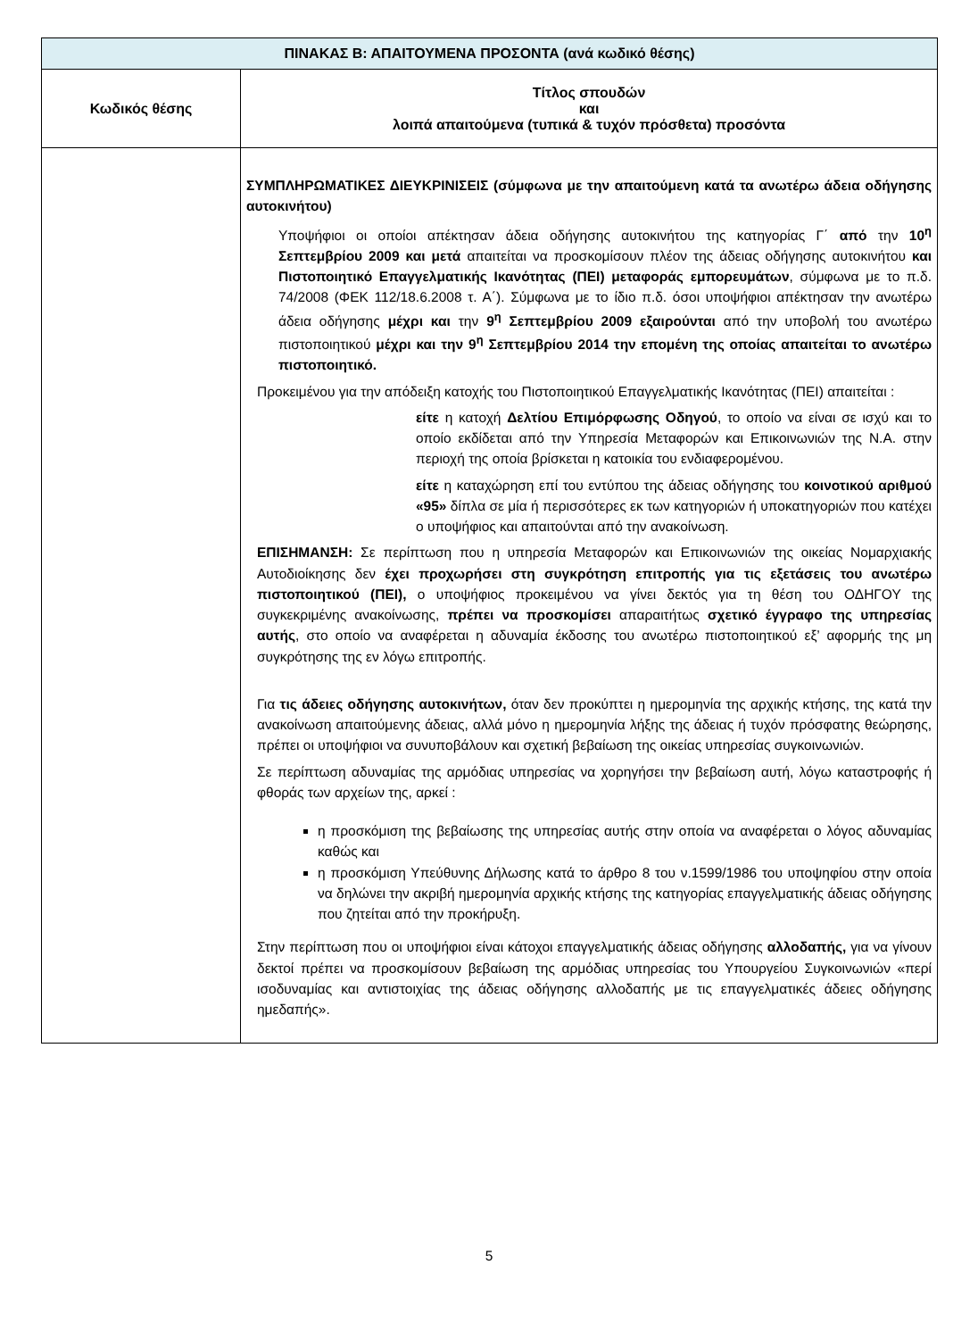| ΠΙΝΑΚΑΣ Β: ΑΠΑΙΤΟΥΜΕΝΑ ΠΡΟΣΟΝΤΑ (ανά κωδικό θέσης) | |
| --- | --- |
| Κωδικός θέσης | Τίτλος σπουδών και λοιπά απαιτούμενα (τυπικά & τυχόν πρόσθετα) προσόντα |
| | ΣΥΜΠΛΗΡΩΜΑΤΙΚΕΣ ΔΙΕΥΚΡΙΝΙΣΕΙΣ (σύμφωνα με την απαιτούμενη κατά τα ανωτέρω άδεια οδήγησης αυτοκινήτου) Υποψήφιοι οι οποίοι απέκτησαν άδεια οδήγησης αυτοκινήτου της κατηγορίας Γ΄ από την 10<sup>η</sup> Σεπτεμβρίου 2009 και μετά απαιτείται να προσκομίσουν πλέον της άδειας οδήγησης αυτοκινήτου και Πιστοποιητικό Επαγγελματικής Ικανότητας (ΠΕΙ) μεταφοράς εμπορευμάτων , σύμφωνα με το π.δ. 74/2008 (ΦΕΚ 112/18.6.2008 τ. Α΄). Σύμφωνα με το ίδιο π.δ. όσοι υποψήφιοι απέκτησαν την ανωτέρω άδεια οδήγησης μέχρι και την 9<sup>η</sup> Σεπτεμβρίου 2009 εξαιρούνται από την υποβολή του ανωτέρω πιστοποιητικού μέχρι και την 9<sup>η</sup> Σεπτεμβρίου 2014 την επομένη της οποίας απαιτείται το ανωτέρω πιστοποιητικό. Προκειμένου για την απόδειξη κατοχής του Πιστοποιητικού Επαγγελματικής Ικανότητας (ΠΕΙ) απαιτείται : είτε η κατοχή Δελτίου Επιμόρφωσης Οδηγού , το οποίο να είναι σε ισχύ και το οποίο εκδίδεται από την Υπηρεσία Μεταφορών και Επικοινωνιών της Ν.Α. στην περιοχή της οποία βρίσκεται η κατοικία του ενδιαφερομένου. είτε η καταχώρηση επί του εντύπου της άδειας οδήγησης του κοινοτικού αριθμού «95» δίπλα σε μία ή περισσότερες εκ των κατηγοριών ή υποκατηγοριών που κατέχει ο υποψήφιος και απαιτούνται από την ανακοίνωση. ΕΠΙΣΗΜΑΝΣΗ: Σε περίπτωση που η υπηρεσία Μεταφορών και Επικοινωνιών της οικείας Νομαρχιακής Αυτοδιοίκησης δεν έχει προχωρήσει στη συγκρότηση επιτροπής για τις εξετάσεις του ανωτέρω πιστοποιητικού (ΠΕΙ), ο υποψήφιος προκειμένου να γίνει δεκτός για τη θέση του ΟΔΗΓΟΥ της συγκεκριμένης ανακοίνωσης, πρέπει να προσκομίσει απαραιτήτως σχετικό έγγραφο της υπηρεσίας αυτής , στο οποίο να αναφέρεται η αδυναμία έκδοσης του ανωτέρω πιστοποιητικού εξ’ αφορμής της μη συγκρότησης της εν λόγω επιτροπής. Για τις άδειες οδήγησης αυτοκινήτων, όταν δεν προκύπτει η ημερομηνία της αρχικής κτήσης, της κατά την ανακοίνωση απαιτούμενης άδειας, αλλά μόνο η ημερομηνία λήξης της άδειας ή τυχόν πρόσφατης θεώρησης, πρέπει οι υποψήφιοι να συνυποβάλουν και σχετική βεβαίωση της οικείας υπηρεσίας συγκοινωνιών. Σε περίπτωση αδυναμίας της αρμόδιας υπηρεσίας να χορηγήσει την βεβαίωση αυτή, λόγω καταστροφής ή φθοράς των αρχείων της, αρκεί : η προσκόμιση της βεβαίωσης της υπηρεσίας αυτής στην οποία να αναφέρεται ο λόγος αδυναμίας καθώς και η προσκόμιση Υπεύθυνης Δήλωσης κατά το άρθρο 8 του ν.1599/1986 του υποψηφίου στην οποία να δηλώνει την ακριβή ημερομηνία αρχικής κτήσης της κατηγορίας επαγγελματικής άδειας οδήγησης που ζητείται από την προκήρυξη. Στην περίπτωση που οι υποψήφιοι είναι κάτοχοι επαγγελματικής άδειας οδήγησης αλλοδαπής, για να γίνουν δεκτοί πρέπει να προσκομίσουν βεβαίωση της αρμόδιας υπηρεσίας του Υπουργείου Συγκοινωνιών «περί ισοδυναμίας και αντιστοιχίας της άδειας οδήγησης αλλοδαπής με τις επαγγελματικές άδειες οδήγησης ημεδαπής». |
5